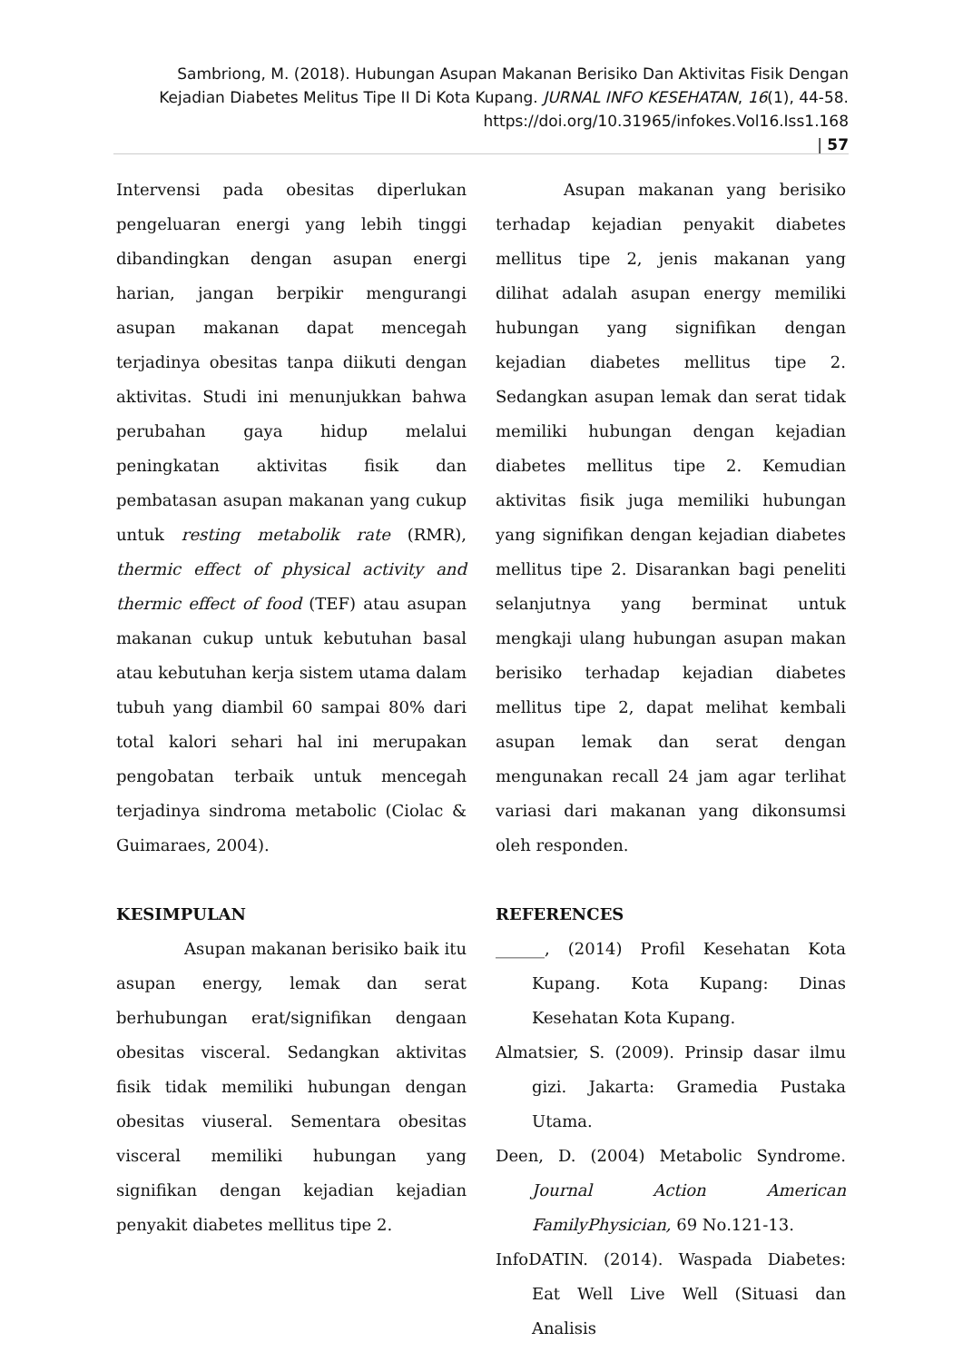Sambriong, M. (2018). Hubungan Asupan Makanan Berisiko Dan Aktivitas Fisik Dengan Kejadian Diabetes Melitus Tipe II Di Kota Kupang. JURNAL INFO KESEHATAN, 16(1), 44-58.
https://doi.org/10.31965/infokes.Vol16.Iss1.168
| 57
Intervensi pada obesitas diperlukan pengeluaran energi yang lebih tinggi dibandingkan dengan asupan energi harian, jangan berpikir mengurangi asupan makanan dapat mencegah terjadinya obesitas tanpa diikuti dengan aktivitas. Studi ini menunjukkan bahwa perubahan gaya hidup melalui peningkatan aktivitas fisik dan pembatasan asupan makanan yang cukup untuk resting metabolik rate (RMR), thermic effect of physical activity and thermic effect of food (TEF) atau asupan makanan cukup untuk kebutuhan basal atau kebutuhan kerja sistem utama dalam tubuh yang diambil 60 sampai 80% dari total kalori sehari hal ini merupakan pengobatan terbaik untuk mencegah terjadinya sindroma metabolic (Ciolac & Guimaraes, 2004).
KESIMPULAN
Asupan makanan berisiko baik itu asupan energy, lemak dan serat berhubungan erat/signifikan dengaan obesitas visceral. Sedangkan aktivitas fisik tidak memiliki hubungan dengan obesitas viuseral. Sementara obesitas visceral memiliki hubungan yang signifikan dengan kejadian kejadian penyakit diabetes mellitus tipe 2.
Asupan makanan yang berisiko terhadap kejadian penyakit diabetes mellitus tipe 2, jenis makanan yang dilihat adalah asupan energy memiliki hubungan yang signifikan dengan kejadian diabetes mellitus tipe 2. Sedangkan asupan lemak dan serat tidak memiliki hubungan dengan kejadian diabetes mellitus tipe 2. Kemudian aktivitas fisik juga memiliki hubungan yang signifikan dengan kejadian diabetes mellitus tipe 2. Disarankan bagi peneliti selanjutnya yang berminat untuk mengkaji ulang hubungan asupan makan berisiko terhadap kejadian diabetes mellitus tipe 2, dapat melihat kembali asupan lemak dan serat dengan mengunakan recall 24 jam agar terlihat variasi dari makanan yang dikonsumsi oleh responden.
REFERENCES
______, (2014) Profil Kesehatan Kota Kupang. Kota Kupang: Dinas Kesehatan Kota Kupang.
Almatsier, S. (2009). Prinsip dasar ilmu gizi. Jakarta: Gramedia Pustaka Utama.
Deen, D. (2004) Metabolic Syndrome. Journal Action American FamilyPhysician, 69 No.121-13.
InfoDATIN. (2014). Waspada Diabetes: Eat Well Live Well (Situasi dan Analisis